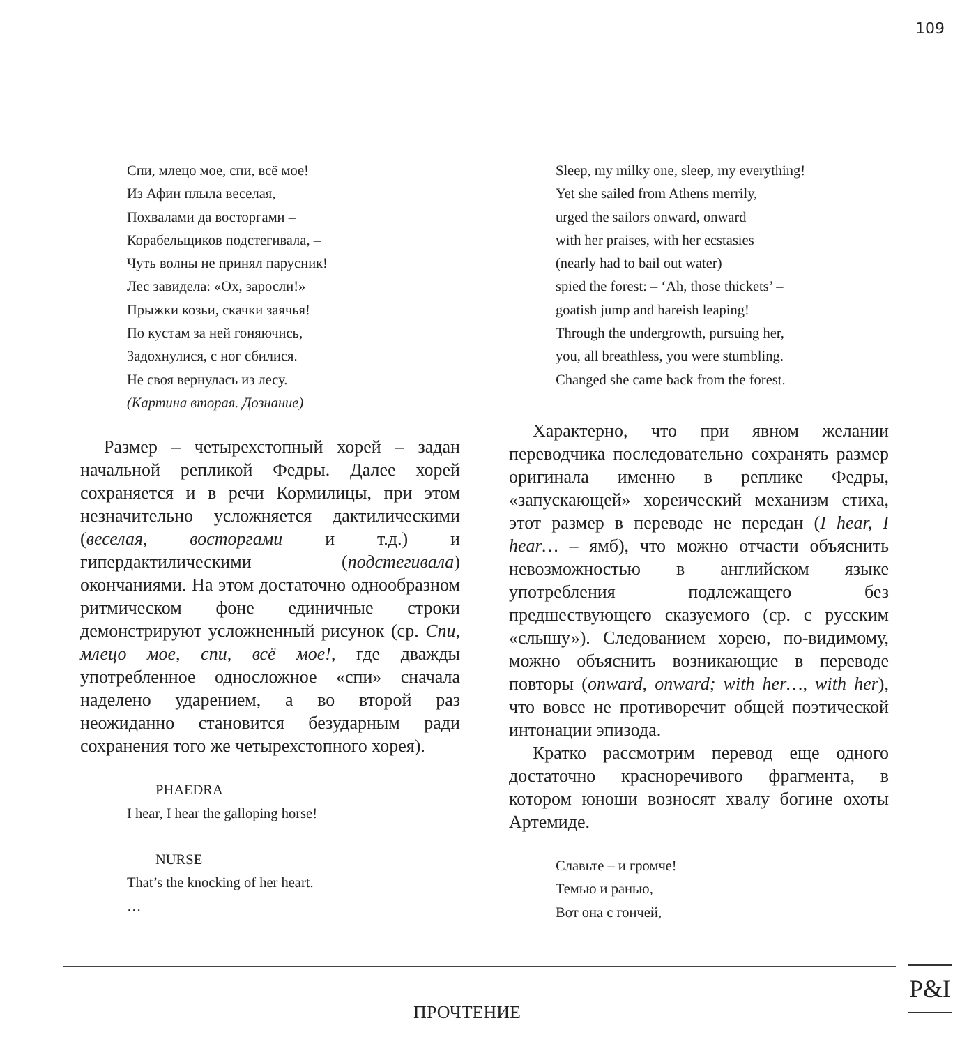109
Спи, млецо мое, спи, всё мое!
Из Афин плыла веселая,
Похвалами да восторгами –
Корабельщиков подстегивала, –
Чуть волны не принял парусник!
Лес завидела: «Ох, заросли!»
Прыжки козьи, скачки заячья!
По кустам за ней гоняючись,
Задохнулися, с ног сбилися.
Не своя вернулась из лесу.
(Картина вторая. Дознание)
Размер – четырехстопный хорей – задан начальной репликой Федры. Далее хорей сохраняется и в речи Кормилицы, при этом незначительно усложняется дактилическими (веселая, восторгами и т.д.) и гипердактилическими (подстегивала) окончаниями. На этом достаточно однообразном ритмическом фоне единичные строки демонстрируют усложненный рисунок (ср. Спи, млецо мое, спи, всё мое!, где дважды употребленное односложное «спи» сначала наделено ударением, а во второй раз неожиданно становится безударным ради сохранения того же четырехстопного хорея).
PHAEDRA
I hear, I hear the galloping horse!
NURSE
That’s the knocking of her heart.
…
Sleep, my milky one, sleep, my everything!
Yet she sailed from Athens merrily,
urged the sailors onward, onward
with her praises, with her ecstasies
(nearly had to bail out water)
spied the forest: – ‘Ah, those thickets’ –
goatish jump and hareish leaping!
Through the undergrowth, pursuing her,
you, all breathless, you were stumbling.
Changed she came back from the forest.
Характерно, что при явном желании переводчика последовательно сохранять размер оригинала именно в реплике Федры, «запускающей» хореический механизм стиха, этот размер в переводе не передан (I hear, I hear… – ямб), что можно отчасти объяснить невозможностью в английском языке употребления подлежащего без предшествующего сказуемого (ср. с русским «слышу»). Следованием хорею, по-видимому, можно объяснить возникающие в переводе повторы (onward, onward; with her…, with her), что вовсе не противоречит общей поэтической интонации эпизода.
Кратко рассмотрим перевод еще одного достаточно красноречивого фрагмента, в котором юноши возносят хвалу богине охоты Артемиде.
Славьте – и громче!
Темью и ранью,
Вот она с гончей,
ПРОЧТЕНИЕ
P&I